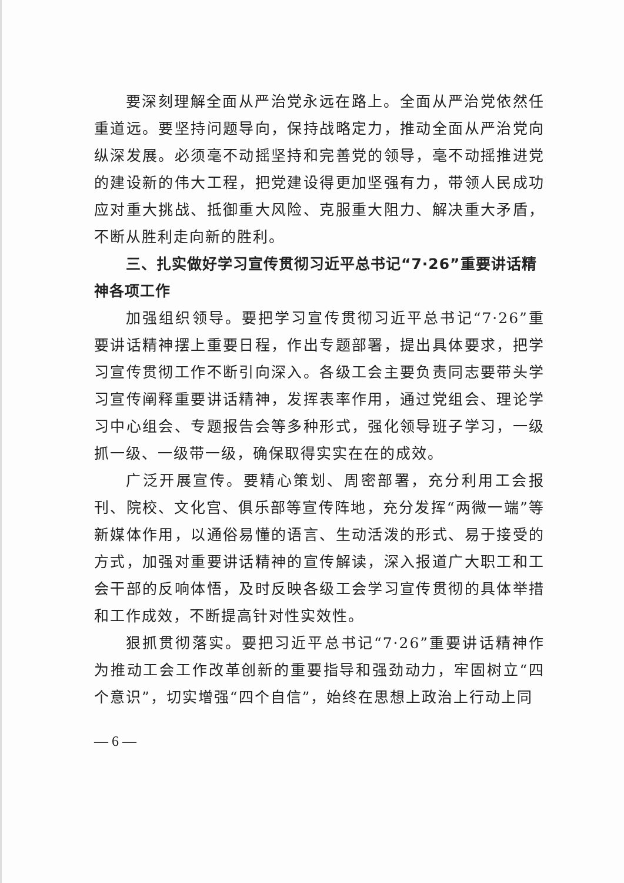要深刻理解全面从严治党永远在路上。全面从严治党依然任重道远。要坚持问题导向，保持战略定力，推动全面从严治党向纵深发展。必须毫不动摇坚持和完善党的领导，毫不动摇推进党的建设新的伟大工程，把党建设得更加坚强有力，带领人民成功应对重大挑战、抵御重大风险、克服重大阻力、解决重大矛盾，不断从胜利走向新的胜利。
三、扎实做好学习宣传贯彻习近平总书记“7·26”重要讲话精神各项工作
加强组织领导。要把学习宣传贯彻习近平总书记“7·26”重要讲话精神摆上重要日程，作出专题部署，提出具体要求，把学习宣传贯彻工作不断引向深入。各级工会主要负责同志要带头学习宣传阐释重要讲话精神，发挥表率作用，通过党组会、理论学习中心组会、专题报告会等多种形式，强化领导班子学习，一级抓一级、一级带一级，确保取得实实在在的成效。
广泛开展宣传。要精心策划、周密部署，充分利用工会报刊、院校、文化宫、俱乐部等宣传阵地，充分发挥“两微一端”等新媒体作用，以通俗易懂的语言、生动活泼的形式、易于接受的方式，加强对重要讲话精神的宣传解读，深入报道广大职工和工会干部的反响体悟，及时反映各级工会学习宣传贯彻的具体举措和工作成效，不断提高针对性实效性。
狠抓贯彻落实。要把习近平总书记“7·26”重要讲话精神作为推动工会工作改革创新的重要指导和强劲动力，牢固树立“四个意识”，切实增强“四个自信”，始终在思想上政治上行动上同
— 6 —